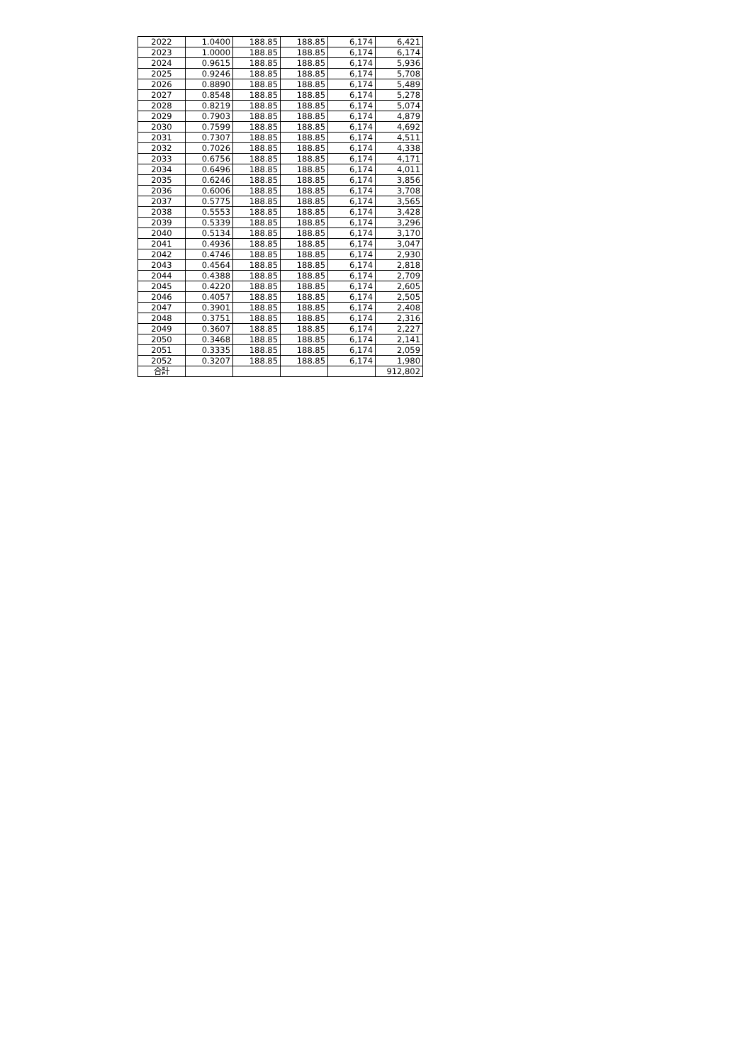| 2022 | 1.0400 | 188.85 | 188.85 | 6,174 | 6,421 |
| 2023 | 1.0000 | 188.85 | 188.85 | 6,174 | 6,174 |
| 2024 | 0.9615 | 188.85 | 188.85 | 6,174 | 5,936 |
| 2025 | 0.9246 | 188.85 | 188.85 | 6,174 | 5,708 |
| 2026 | 0.8890 | 188.85 | 188.85 | 6,174 | 5,489 |
| 2027 | 0.8548 | 188.85 | 188.85 | 6,174 | 5,278 |
| 2028 | 0.8219 | 188.85 | 188.85 | 6,174 | 5,074 |
| 2029 | 0.7903 | 188.85 | 188.85 | 6,174 | 4,879 |
| 2030 | 0.7599 | 188.85 | 188.85 | 6,174 | 4,692 |
| 2031 | 0.7307 | 188.85 | 188.85 | 6,174 | 4,511 |
| 2032 | 0.7026 | 188.85 | 188.85 | 6,174 | 4,338 |
| 2033 | 0.6756 | 188.85 | 188.85 | 6,174 | 4,171 |
| 2034 | 0.6496 | 188.85 | 188.85 | 6,174 | 4,011 |
| 2035 | 0.6246 | 188.85 | 188.85 | 6,174 | 3,856 |
| 2036 | 0.6006 | 188.85 | 188.85 | 6,174 | 3,708 |
| 2037 | 0.5775 | 188.85 | 188.85 | 6,174 | 3,565 |
| 2038 | 0.5553 | 188.85 | 188.85 | 6,174 | 3,428 |
| 2039 | 0.5339 | 188.85 | 188.85 | 6,174 | 3,296 |
| 2040 | 0.5134 | 188.85 | 188.85 | 6,174 | 3,170 |
| 2041 | 0.4936 | 188.85 | 188.85 | 6,174 | 3,047 |
| 2042 | 0.4746 | 188.85 | 188.85 | 6,174 | 2,930 |
| 2043 | 0.4564 | 188.85 | 188.85 | 6,174 | 2,818 |
| 2044 | 0.4388 | 188.85 | 188.85 | 6,174 | 2,709 |
| 2045 | 0.4220 | 188.85 | 188.85 | 6,174 | 2,605 |
| 2046 | 0.4057 | 188.85 | 188.85 | 6,174 | 2,505 |
| 2047 | 0.3901 | 188.85 | 188.85 | 6,174 | 2,408 |
| 2048 | 0.3751 | 188.85 | 188.85 | 6,174 | 2,316 |
| 2049 | 0.3607 | 188.85 | 188.85 | 6,174 | 2,227 |
| 2050 | 0.3468 | 188.85 | 188.85 | 6,174 | 2,141 |
| 2051 | 0.3335 | 188.85 | 188.85 | 6,174 | 2,059 |
| 2052 | 0.3207 | 188.85 | 188.85 | 6,174 | 1,980 |
| 合計 | | | | | 912,802 |